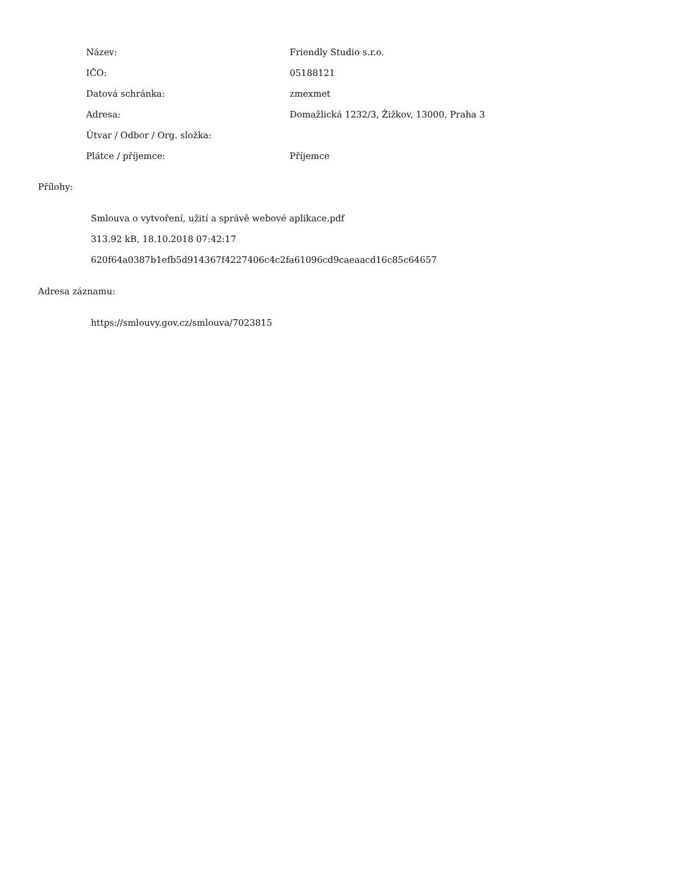| Název: | Friendly Studio s.r.o. |
| IČO: | 05188121 |
| Datová schránka: | zmexmet |
| Adresa: | Domažlická 1232/3, Žižkov, 13000, Praha 3 |
| Útvar / Odbor / Org. složka: | |
| Plátce / příjemce: | Příjemce |
Přílohy:
Smlouva o vytvoření, užití a správě webové aplikace.pdf
313.92 kB, 18.10.2018 07:42:17
620f64a0387b1efb5d914367f4227406c4c2fa61096cd9caeaacd16c85c64657
Adresa záznamu:
https://smlouvy.gov.cz/smlouva/7023815